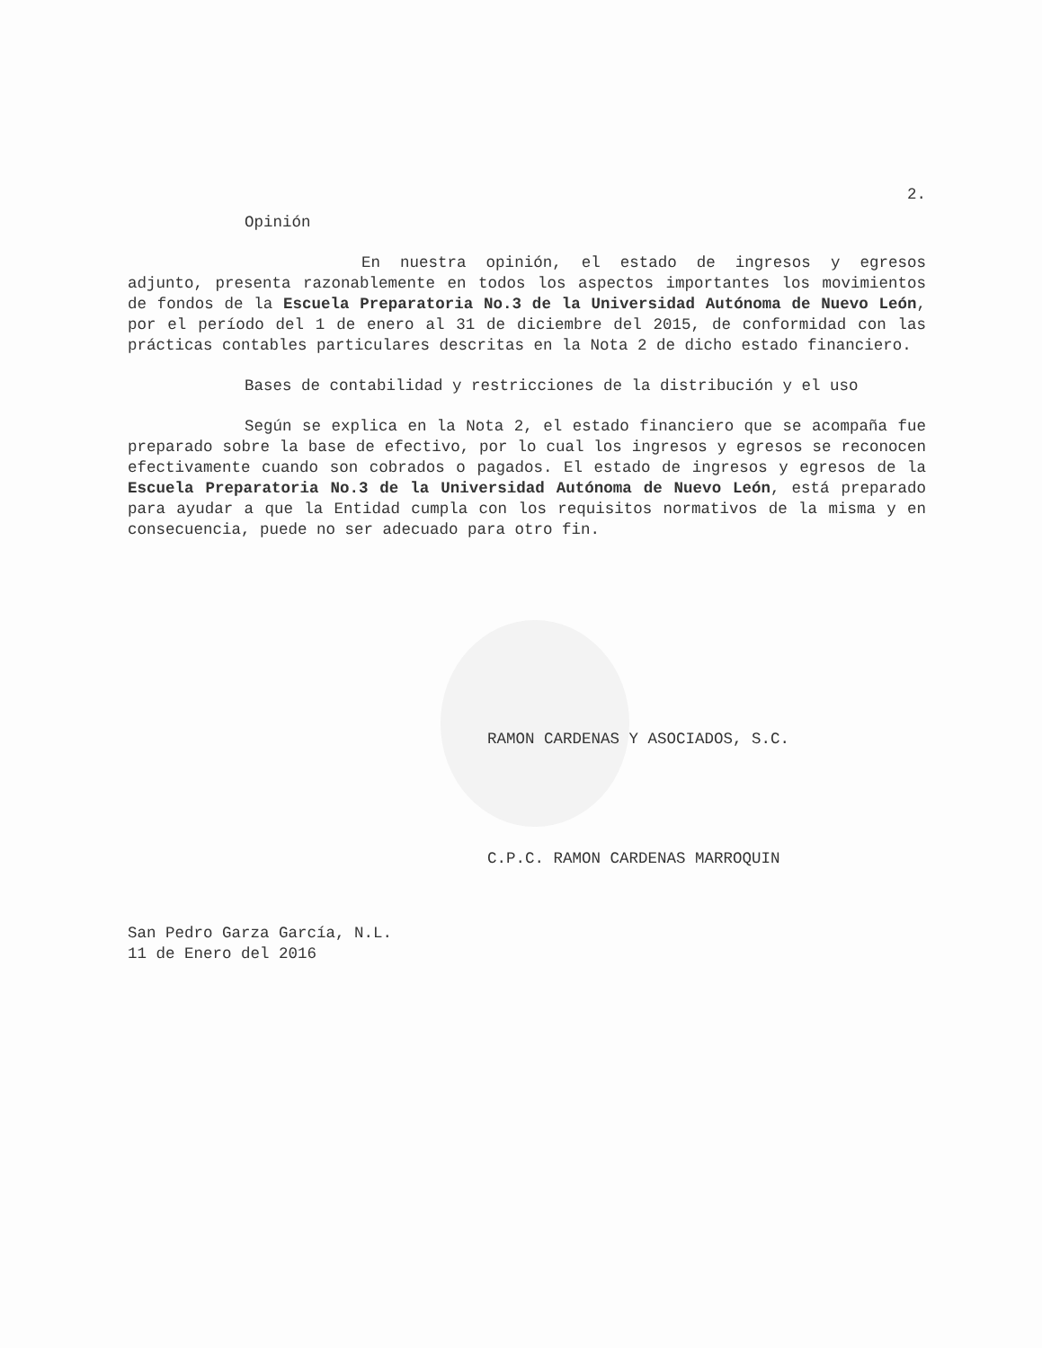2.
Opinión
En nuestra opinión, el estado de ingresos y egresos adjunto, presenta razonablemente en todos los aspectos importantes los movimientos de fondos de la Escuela Preparatoria No.3 de la Universidad Autónoma de Nuevo León, por el período del 1 de enero al 31 de diciembre del 2015, de conformidad con las prácticas contables particulares descritas en la Nota 2 de dicho estado financiero.
Bases de contabilidad y restricciones de la distribución y el uso
Según se explica en la Nota 2, el estado financiero que se acompaña fue preparado sobre la base de efectivo, por lo cual los ingresos y egresos se reconocen efectivamente cuando son cobrados o pagados. El estado de ingresos y egresos de la Escuela Preparatoria No.3 de la Universidad Autónoma de Nuevo León, está preparado para ayudar a que la Entidad cumpla con los requisitos normativos de la misma y en consecuencia, puede no ser adecuado para otro fin.
RAMON CARDENAS Y ASOCIADOS, S.C.
C.P.C. RAMON CARDENAS MARROQUIN
San Pedro Garza García, N.L.
11 de Enero del 2016